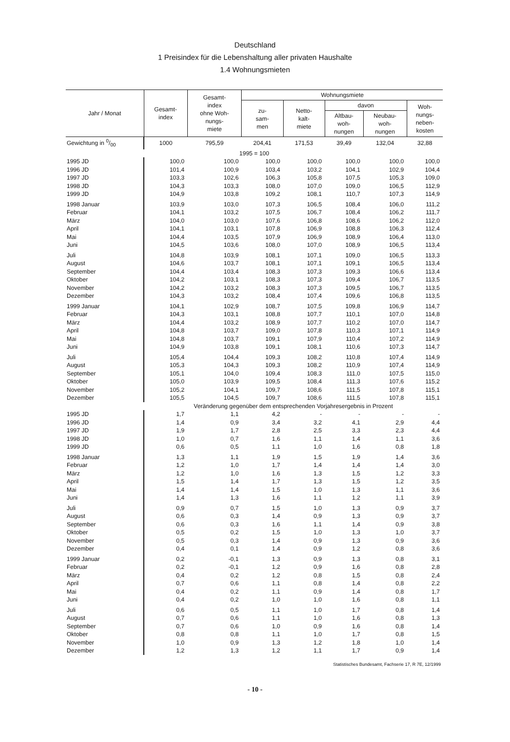Deutschland
1 Preisindex für die Lebenshaltung aller privaten Haushalte
1.4 Wohnungsmieten
| Jahr / Monat | Gesamt- index | Gesamt- index ohne Woh- nungs- miete | Wohnungsmiete | | | | |
| --- | --- | --- | --- | --- | --- | --- | --- |
| | | | zu- sam- men | Netto- kalt- miete | davon | | Woh- nungs- neben- kosten |
| | | | | | Altbau- woh- nungen | Neubau- woh- nungen | |
| Gewichtung in 0/00 | 1000 | 795,59 | 204,41 | 171,53 | 39,49 | 132,04 | 32,88 |
| 1995 = 100 | | | | | | | |
| 1995 JD | 100,0 | 100,0 | 100,0 | 100,0 | 100,0 | 100,0 | 100,0 |
| 1996 JD | 101,4 | 100,9 | 103,4 | 103,2 | 104,1 | 102,9 | 104,4 |
| 1997 JD | 103,3 | 102,6 | 106,3 | 105,8 | 107,5 | 105,3 | 109,0 |
| 1998 JD | 104,3 | 103,3 | 108,0 | 107,0 | 109,0 | 106,5 | 112,9 |
| 1999 JD | 104,9 | 103,8 | 109,2 | 108,1 | 110,7 | 107,3 | 114,9 |
| 1998 Januar | 103,9 | 103,0 | 107,3 | 106,5 | 108,4 | 106,0 | 111,2 |
| Februar | 104,1 | 103,2 | 107,5 | 106,7 | 108,4 | 106,2 | 111,7 |
| März | 104,0 | 103,0 | 107,6 | 106,8 | 108,6 | 106,2 | 112,0 |
| April | 104,1 | 103,1 | 107,8 | 106,9 | 108,8 | 106,3 | 112,4 |
| Mai | 104,4 | 103,5 | 107,9 | 106,9 | 108,9 | 106,4 | 113,0 |
| Juni | 104,5 | 103,6 | 108,0 | 107,0 | 108,9 | 106,5 | 113,4 |
| Juli | 104,8 | 103,9 | 108,1 | 107,1 | 109,0 | 106,5 | 113,3 |
| August | 104,6 | 103,7 | 108,1 | 107,1 | 109,1 | 106,5 | 113,4 |
| September | 104,4 | 103,4 | 108,3 | 107,3 | 109,3 | 106,6 | 113,4 |
| Oktober | 104,2 | 103,1 | 108,3 | 107,3 | 109,4 | 106,7 | 113,5 |
| November | 104,2 | 103,2 | 108,3 | 107,3 | 109,5 | 106,7 | 113,5 |
| Dezember | 104,3 | 103,2 | 108,4 | 107,4 | 109,6 | 106,8 | 113,5 |
| 1999 Januar | 104,1 | 102,9 | 108,7 | 107,5 | 109,8 | 106,9 | 114,7 |
| Februar | 104,3 | 103,1 | 108,8 | 107,7 | 110,1 | 107,0 | 114,8 |
| März | 104,4 | 103,2 | 108,9 | 107,7 | 110,2 | 107,0 | 114,7 |
| April | 104,8 | 103,7 | 109,0 | 107,8 | 110,3 | 107,1 | 114,9 |
| Mai | 104,8 | 103,7 | 109,1 | 107,9 | 110,4 | 107,2 | 114,9 |
| Juni | 104,9 | 103,8 | 109,1 | 108,1 | 110,6 | 107,3 | 114,7 |
| Juli | 105,4 | 104,4 | 109,3 | 108,2 | 110,8 | 107,4 | 114,9 |
| August | 105,3 | 104,3 | 109,3 | 108,2 | 110,9 | 107,4 | 114,9 |
| September | 105,1 | 104,0 | 109,4 | 108,3 | 111,0 | 107,5 | 115,0 |
| Oktober | 105,0 | 103,9 | 109,5 | 108,4 | 111,3 | 107,6 | 115,2 |
| November | 105,2 | 104,1 | 109,7 | 108,6 | 111,5 | 107,8 | 115,1 |
| Dezember | 105,5 | 104,5 | 109,7 | 108,6 | 111,5 | 107,8 | 115,1 |
| | Veränderung gegenüber dem entsprechenden Vorjahresergebnis in Prozent | | | | | | |
| 1995 JD | 1,7 | 1,1 | 4,2 | - | - | - | - |
| 1996 JD | 1,4 | 0,9 | 3,4 | 3,2 | 4,1 | 2,9 | 4,4 |
| 1997 JD | 1,9 | 1,7 | 2,8 | 2,5 | 3,3 | 2,3 | 4,4 |
| 1998 JD | 1,0 | 0,7 | 1,6 | 1,1 | 1,4 | 1,1 | 3,6 |
| 1999 JD | 0,6 | 0,5 | 1,1 | 1,0 | 1,6 | 0,8 | 1,8 |
| 1998 Januar | 1,3 | 1,1 | 1,9 | 1,5 | 1,9 | 1,4 | 3,6 |
| Februar | 1,2 | 1,0 | 1,7 | 1,4 | 1,4 | 1,4 | 3,0 |
| März | 1,2 | 1,0 | 1,6 | 1,3 | 1,5 | 1,2 | 3,3 |
| April | 1,5 | 1,4 | 1,7 | 1,3 | 1,5 | 1,2 | 3,5 |
| Mai | 1,4 | 1,4 | 1,5 | 1,0 | 1,3 | 1,1 | 3,6 |
| Juni | 1,4 | 1,3 | 1,6 | 1,1 | 1,2 | 1,1 | 3,9 |
| Juli | 0,9 | 0,7 | 1,5 | 1,0 | 1,3 | 0,9 | 3,7 |
| August | 0,6 | 0,3 | 1,4 | 0,9 | 1,3 | 0,9 | 3,7 |
| September | 0,6 | 0,3 | 1,6 | 1,1 | 1,4 | 0,9 | 3,8 |
| Oktober | 0,5 | 0,2 | 1,5 | 1,0 | 1,3 | 1,0 | 3,7 |
| November | 0,5 | 0,3 | 1,4 | 0,9 | 1,3 | 0,9 | 3,6 |
| Dezember | 0,4 | 0,1 | 1,4 | 0,9 | 1,2 | 0,8 | 3,6 |
| 1999 Januar | 0,2 | -0,1 | 1,3 | 0,9 | 1,3 | 0,8 | 3,1 |
| Februar | 0,2 | -0,1 | 1,2 | 0,9 | 1,6 | 0,8 | 2,8 |
| März | 0,4 | 0,2 | 1,2 | 0,8 | 1,5 | 0,8 | 2,4 |
| April | 0,7 | 0,6 | 1,1 | 0,8 | 1,4 | 0,8 | 2,2 |
| Mai | 0,4 | 0,2 | 1,1 | 0,9 | 1,4 | 0,8 | 1,7 |
| Juni | 0,4 | 0,2 | 1,0 | 1,0 | 1,6 | 0,8 | 1,1 |
| Juli | 0,6 | 0,5 | 1,1 | 1,0 | 1,7 | 0,8 | 1,4 |
| August | 0,7 | 0,6 | 1,1 | 1,0 | 1,6 | 0,8 | 1,3 |
| September | 0,7 | 0,6 | 1,0 | 0,9 | 1,6 | 0,8 | 1,4 |
| Oktober | 0,8 | 0,8 | 1,1 | 1,0 | 1,7 | 0,8 | 1,5 |
| November | 1,0 | 0,9 | 1,3 | 1,2 | 1,8 | 1,0 | 1,4 |
| Dezember | 1,2 | 1,3 | 1,2 | 1,1 | 1,7 | 0,9 | 1,4 |
Statistisches Bundesamt, Fachserie 17, R 7E, 12/1999
- 10 -